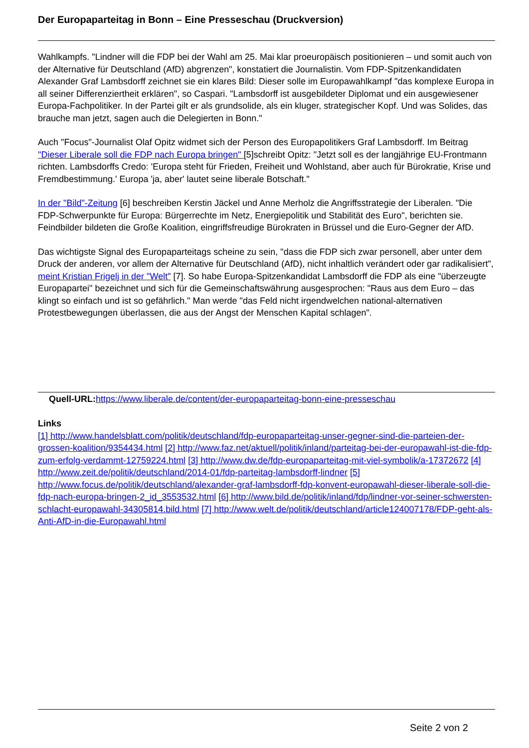Der Europaparteitag in Bonn – Eine Presseschau (Druckversion)
Wahlkampfs. "Lindner will die FDP bei der Wahl am 25. Mai klar proeuropäisch positionieren – und somit auch von der Alternative für Deutschland (AfD) abgrenzen", konstatiert die Journalistin. Vom FDP-Spitzenkandidaten Alexander Graf Lambsdorff zeichnet sie ein klares Bild: Dieser solle im Europawahlkampf "das komplexe Europa in all seiner Differenziertheit erklären", so Caspari. "Lambsdorff ist ausgebildeter Diplomat und ein ausgewiesener Europa-Fachpolitiker. In der Partei gilt er als grundsolide, als ein kluger, strategischer Kopf. Und was Solides, das brauche man jetzt, sagen auch die Delegierten in Bonn."
Auch "Focus"-Journalist Olaf Opitz widmet sich der Person des Europapolitikers Graf Lambsdorff. Im Beitrag "Dieser Liberale soll die FDP nach Europa bringen" [5]schreibt Opitz: "Jetzt soll es der langjährige EU-Frontmann richten. Lambsdorffs Credo: 'Europa steht für Frieden, Freiheit und Wohlstand, aber auch für Bürokratie, Krise und Fremdbestimmung.' Europa 'ja, aber' lautet seine liberale Botschaft."
In der "Bild"-Zeitung [6] beschreiben Kerstin Jäckel und Anne Merholz die Angriffsstrategie der Liberalen. "Die FDP-Schwerpunkte für Europa: Bürgerrechte im Netz, Energiepolitik und Stabilität des Euro", berichten sie. Feindbilder bildeten die Große Koalition, eingriffsfreudige Bürokraten in Brüssel und die Euro-Gegner der AfD.
Das wichtigste Signal des Europaparteitags scheine zu sein, "dass die FDP sich zwar personell, aber unter dem Druck der anderen, vor allem der Alternative für Deutschland (AfD), nicht inhaltlich verändert oder gar radikalisiert", meint Kristian Frigelj in der "Welt" [7]. So habe Europa-Spitzenkandidat Lambsdorff die FDP als eine "überzeugte Europapartei" bezeichnet und sich für die Gemeinschaftswährung ausgesprochen: "Raus aus dem Euro – das klingt so einfach und ist so gefährlich." Man werde "das Feld nicht irgendwelchen national-alternativen Protestbewegungen überlassen, die aus der Angst der Menschen Kapital schlagen".
Quell-URL: https://www.liberale.de/content/der-europaparteitag-bonn-eine-presseschau
Links
[1] http://www.handelsblatt.com/politik/deutschland/fdp-europaparteitag-unser-gegner-sind-die-parteien-der-grossen-koalition/9354434.html [2] http://www.faz.net/aktuell/politik/inland/parteitag-bei-der-europawahl-ist-die-fdp-zum-erfolg-verdammt-12759224.html [3] http://www.dw.de/fdp-europaparteitag-mit-viel-symbolik/a-17372672 [4] http://www.zeit.de/politik/deutschland/2014-01/fdp-parteitag-lambsdorff-lindner [5] http://www.focus.de/politik/deutschland/alexander-graf-lambsdorff-fdp-konvent-europawahl-dieser-liberale-soll-die-fdp-nach-europa-bringen-2_id_3553532.html [6] http://www.bild.de/politik/inland/fdp/lindner-vor-seiner-schwersten-schlacht-europawahl-34305814.bild.html [7] http://www.welt.de/politik/deutschland/article124007178/FDP-geht-als-Anti-AfD-in-die-Europawahl.html
Seite 2 von 2